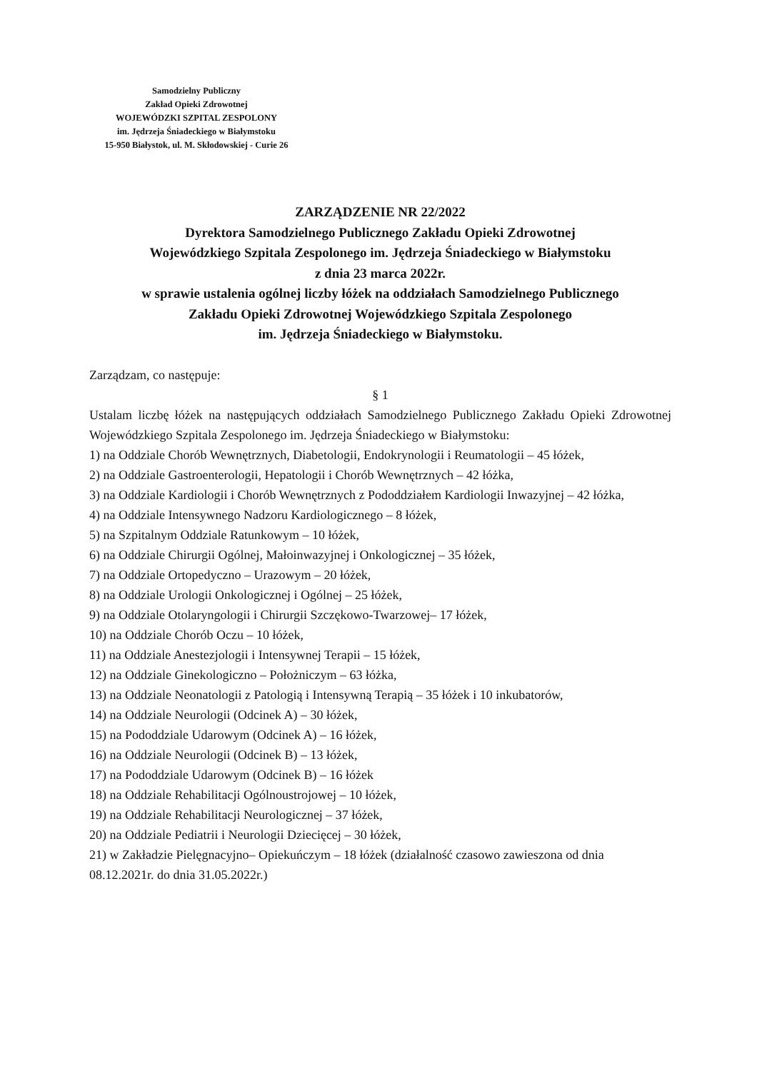Samodzielny Publiczny
Zakład Opieki Zdrowotnej
WOJEWÓDZKI SZPITAL ZESPOLONY
im. Jędrzeja Śniadeckiego w Białymstoku
15-950 Białystok, ul. M. Skłodowskiej - Curie 26
ZARZĄDZENIE NR 22/2022
Dyrektora Samodzielnego Publicznego Zakładu Opieki Zdrowotnej
Wojewódzkiego Szpitala Zespolonego im. Jędrzeja Śniadeckiego w Białymstoku
z dnia 23 marca 2022r.
w sprawie ustalenia ogólnej liczby łóżek na oddziałach Samodzielnego Publicznego
Zakładu Opieki Zdrowotnej Wojewódzkiego Szpitala Zespolonego
im. Jędrzeja Śniadeckiego w Białymstoku.
Zarządzam, co następuje:
§ 1
Ustalam liczbę łóżek na następujących oddziałach Samodzielnego Publicznego Zakładu Opieki Zdrowotnej Wojewódzkiego Szpitala Zespolonego im. Jędrzeja Śniadeckiego w Białymstoku:
1) na Oddziale Chorób Wewnętrznych, Diabetologii, Endokrynologii i Reumatologii – 45 łóżek,
2) na Oddziale Gastroenterologii, Hepatologii i Chorób Wewnętrznych – 42 łóżka,
3) na Oddziale Kardiologii i Chorób Wewnętrznych z Pododdziałem Kardiologii Inwazyjnej – 42 łóżka,
4) na Oddziale Intensywnego Nadzoru Kardiologicznego – 8 łóżek,
5) na Szpitalnym Oddziale Ratunkowym – 10 łóżek,
6) na Oddziale Chirurgii Ogólnej, Małoinwazyjnej i Onkologicznej – 35 łóżek,
7) na Oddziale Ortopedyczno – Urazowym – 20 łóżek,
8) na Oddziale Urologii Onkologicznej i Ogólnej – 25 łóżek,
9) na Oddziale Otolaryngologii i Chirurgii Szczękowo-Twarzowej– 17 łóżek,
10) na Oddziale Chorób Oczu – 10 łóżek,
11) na Oddziale Anestezjologii i Intensywnej Terapii – 15 łóżek,
12) na Oddziale Ginekologiczno – Położniczym – 63 łóżka,
13) na Oddziale Neonatologii z Patologią i Intensywną Terapią – 35 łóżek i 10 inkubatorów,
14) na Oddziale Neurologii (Odcinek A) – 30 łóżek,
15) na Pododdziale Udarowym (Odcinek A) – 16 łóżek,
16) na Oddziale Neurologii (Odcinek B) – 13 łóżek,
17) na Pododdziale Udarowym (Odcinek B) – 16 łóżek
18) na Oddziale Rehabilitacji Ogólnoustrojowej – 10 łóżek,
19) na Oddziale Rehabilitacji Neurologicznej – 37 łóżek,
20) na Oddziale Pediatrii i Neurologii Dziecięcej – 30 łóżek,
21) w Zakładzie Pielęgnacyjno– Opiekuńczym – 18 łóżek (działalność czasowo zawieszona od dnia 08.12.2021r. do dnia 31.05.2022r.)